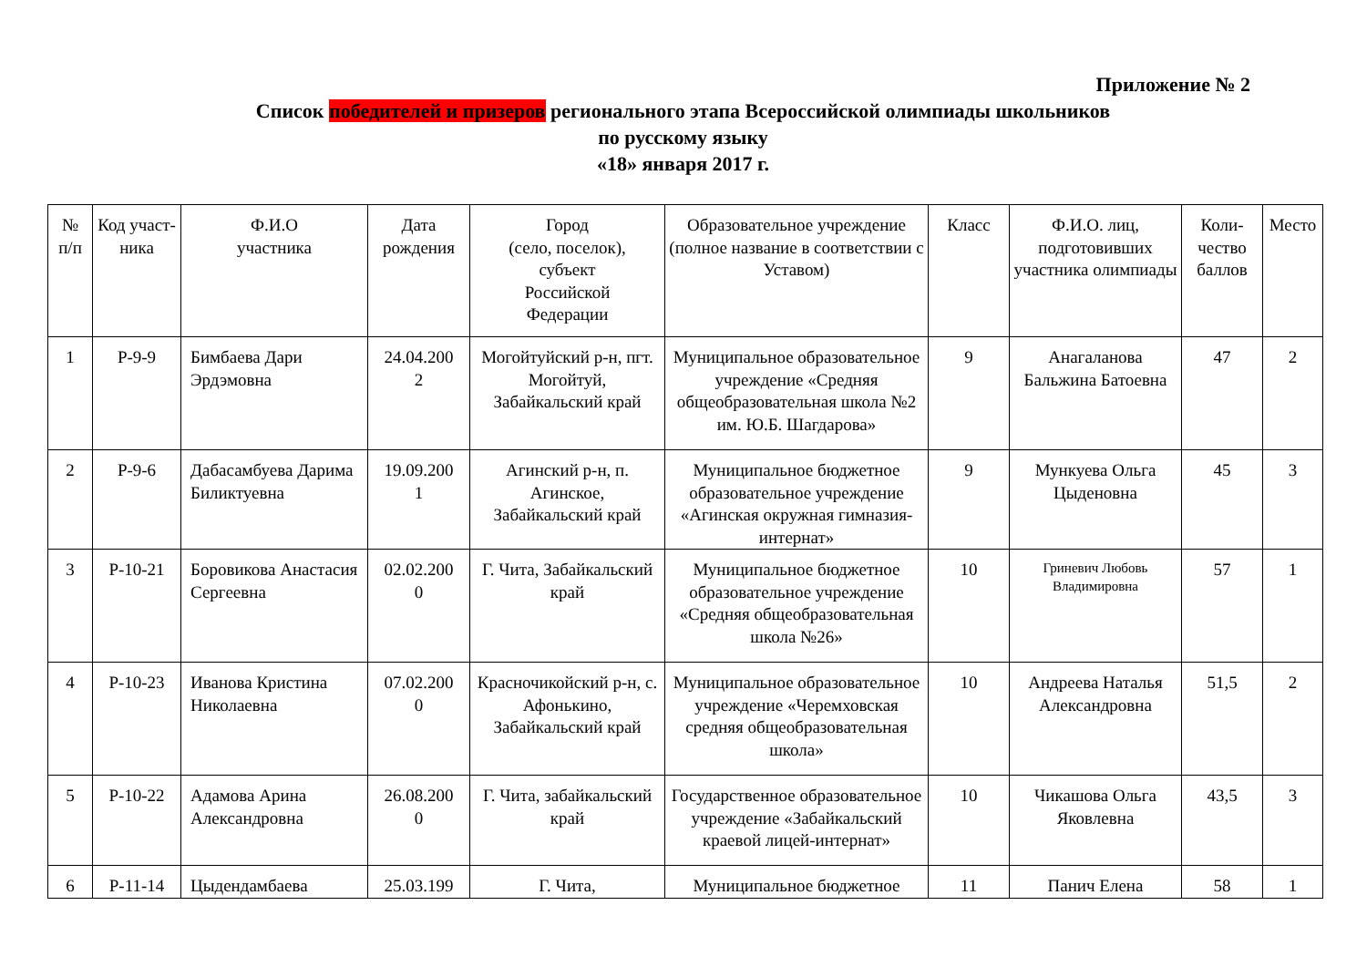Приложение № 2
Список победителей и призеров регионального этапа Всероссийской олимпиады школьников
по русскому языку
«18» января 2017 г.
| № п/п | Код участ-ника | Ф.И.О участника | Дата рождения | Город (село, поселок), субъект Российской Федерации | Образовательное учреждение (полное название в соответствии с Уставом) | Класс | Ф.И.О. лиц, подготовивших участника олимпиады | Коли- чество баллов | Место |
| --- | --- | --- | --- | --- | --- | --- | --- | --- | --- |
| 1 | Р-9-9 | Бимбаева Дари Эрдэмовна | 24.04.200 2 | Могойтуйский р-н, пгт. Могойтуй, Забайкальский край | Муниципальное образовательное учреждение «Средняя общеобразовательная школа №2 им. Ю.Б. Шагдарова» | 9 | Анагаланова Бальжина Батоевна | 47 | 2 |
| 2 | Р-9-6 | Дабасамбуева Дарима Биликтуевна | 19.09.200 1 | Агинский р-н, п. Агинское, Забайкальский край | Муниципальное бюджетное образовательное учреждение «Агинская окружная гимназия-интернат» | 9 | Мункуева Ольга Цыденовна | 45 | 3 |
| 3 | Р-10-21 | Боровикова Анастасия Сергеевна | 02.02.200 0 | Г. Чита, Забайкальский край | Муниципальное бюджетное образовательное учреждение «Средняя общеобразовательная школа №26» | 10 | Гриневич Любовь Владимировна | 57 | 1 |
| 4 | Р-10-23 | Иванова Кристина Николаевна | 07.02.200 0 | Красночикойский р-н, с. Афонькино, Забайкальский край | Муниципальное образовательное учреждение «Черемховская средняя общеобразовательная школа» | 10 | Андреева Наталья Александровна | 51,5 | 2 |
| 5 | Р-10-22 | Адамова Арина Александровна | 26.08.200 0 | Г. Чита, забайкальский край | Государственное образовательное учреждение «Забайкальский краевой лицей-интернат» | 10 | Чикашова Ольга Яковлевна | 43,5 | 3 |
| 6 | Р-11-14 | Цыдендамбаева | 25.03.199 | Г. Чита, | Муниципальное бюджетное | 11 | Панич Елена | 58 | 1 |